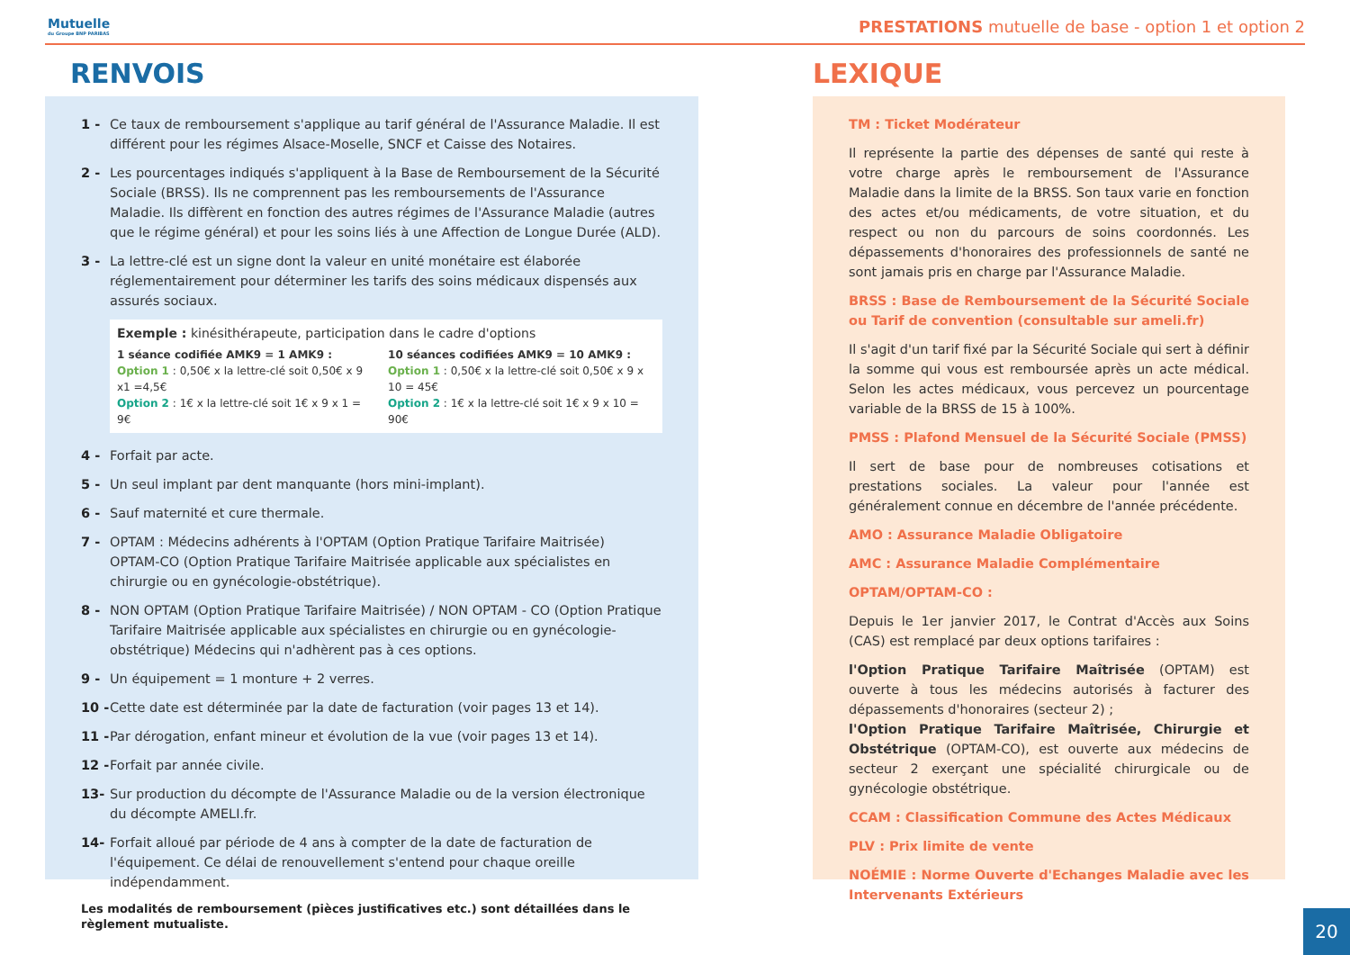Mutuelle
du Groupe BNP PARIBAS
PRESTATIONS mutuelle de base - option 1 et option 2
RENVOIS
1 - Ce taux de remboursement s'applique au tarif général de l'Assurance Maladie. Il est différent pour les régimes Alsace-Moselle, SNCF et Caisse des Notaires.
2 - Les pourcentages indiqués s'appliquent à la Base de Remboursement de la Sécurité Sociale (BRSS). Ils ne comprennent pas les remboursements de l'Assurance Maladie. Ils diffèrent en fonction des autres régimes de l'Assurance Maladie (autres que le régime général) et pour les soins liés à une Affection de Longue Durée (ALD).
3 - La lettre-clé est un signe dont la valeur en unité monétaire est élaborée réglementairement pour déterminer les tarifs des soins médicaux dispensés aux assurés sociaux.
Exemple : kinésithérapeute, participation dans le cadre d'options
1 séance codifiée AMK9 = 1 AMK9 :
Option 1 : 0,50€ x la lettre-clé soit 0,50€ x 9 x1 =4,5€
Option 2 : 1€ x la lettre-clé soit 1€ x 9 x 1 = 9€
10 séances codifiées AMK9 = 10 AMK9 :
Option 1 : 0,50€ x la lettre-clé soit 0,50€ x 9 x 10 = 45€
Option 2 : 1€ x la lettre-clé soit 1€ x 9 x 10 = 90€
4 - Forfait par acte.
5 - Un seul implant par dent manquante (hors mini-implant).
6 - Sauf maternité et cure thermale.
7 - OPTAM : Médecins adhérents à l'OPTAM (Option Pratique Tarifaire Maitrisée)
OPTAM-CO (Option Pratique Tarifaire Maitrisée applicable aux spécialistes en chirurgie ou en gynécologie-obstétrique).
8 - NON OPTAM (Option Pratique Tarifaire Maitrisée) / NON OPTAM - CO (Option Pratique Tarifaire Maitrisée applicable aux spécialistes en chirurgie ou en gynécologie-obstétrique) Médecins qui n'adhèrent pas à ces options.
9 - Un équipement = 1 monture + 2 verres.
10 - Cette date est déterminée par la date de facturation (voir pages 13 et 14).
11 - Par dérogation, enfant mineur et évolution de la vue (voir pages 13 et 14).
12 - Forfait par année civile.
13- Sur production du décompte de l'Assurance Maladie ou de la version électronique du décompte AMELI.fr.
14- Forfait alloué par période de 4 ans à compter de la date de facturation de l'équipement. Ce délai de renouvellement s'entend pour chaque oreille indépendamment.
Les modalités de remboursement (pièces justificatives etc.) sont détaillées dans le règlement mutualiste.
LEXIQUE
TM : Ticket Modérateur
Il représente la partie des dépenses de santé qui reste à votre charge après le remboursement de l'Assurance Maladie dans la limite de la BRSS. Son taux varie en fonction des actes et/ou médicaments, de votre situation, et du respect ou non du parcours de soins coordonnés. Les dépassements d'honoraires des professionnels de santé ne sont jamais pris en charge par l'Assurance Maladie.
BRSS : Base de Remboursement de la Sécurité Sociale ou Tarif de convention (consultable sur ameli.fr)
Il s'agit d'un tarif fixé par la Sécurité Sociale qui sert à définir la somme qui vous est remboursée après un acte médical. Selon les actes médicaux, vous percevez un pourcentage variable de la BRSS de 15 à 100%.
PMSS : Plafond Mensuel de la Sécurité Sociale (PMSS)
Il sert de base pour de nombreuses cotisations et prestations sociales. La valeur pour l'année est généralement connue en décembre de l'année précédente.
AMO : Assurance Maladie Obligatoire
AMC : Assurance Maladie Complémentaire
OPTAM/OPTAM-CO :
Depuis le 1er janvier 2017, le Contrat d'Accès aux Soins (CAS) est remplacé par deux options tarifaires :
l'Option Pratique Tarifaire Maîtrisée (OPTAM) est ouverte à tous les médecins autorisés à facturer des dépassements d'honoraires (secteur 2) ;
l'Option Pratique Tarifaire Maîtrisée, Chirurgie et Obstétrique (OPTAM-CO), est ouverte aux médecins de secteur 2 exerçant une spécialité chirurgicale ou de gynécologie obstétrique.
CCAM : Classification Commune des Actes Médicaux
PLV : Prix limite de vente
NOÉMIE : Norme Ouverte d'Echanges Maladie avec les Intervenants Extérieurs
20